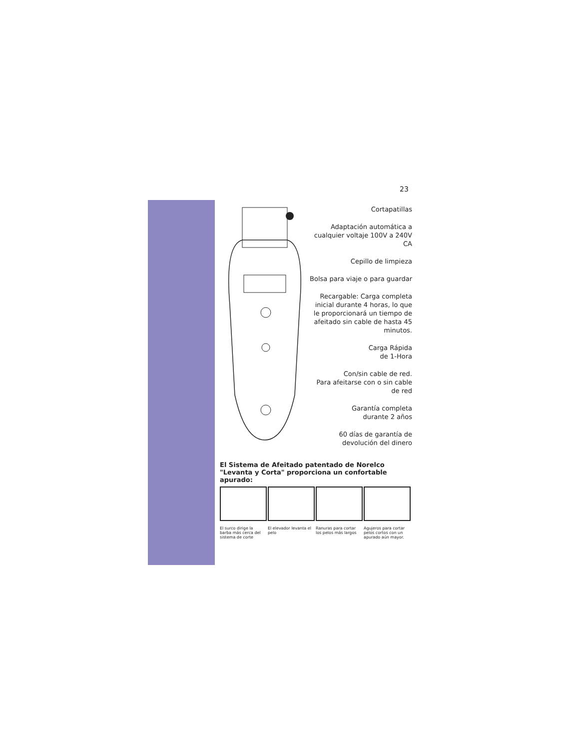23
Cortapatillas
Adaptación automática a cualquier voltaje 100V a 240V CA
Cepillo de limpieza
Bolsa para viaje o para guardar
Recargable: Carga completa inicial durante 4 horas, lo que le proporcionará un tiempo de afeitado sin cable de hasta 45 minutos.
Carga Rápida
de 1-Hora
Con/sin cable de red.
Para afeitarse con o sin cable de red
Garantía completa
durante 2 años
60 días de garantía de devolución del dinero
El Sistema de Afeitado patentado de Norelco
"Levanta y Corta" proporciona un confortable apurado:
El surco dirige la barba más cerca del sistema de corte
El elevador levanta el pelo
Ranuras para cortar los pelos más largos
Agujeros para cortar pelos cortos con un apurado aún mayor.